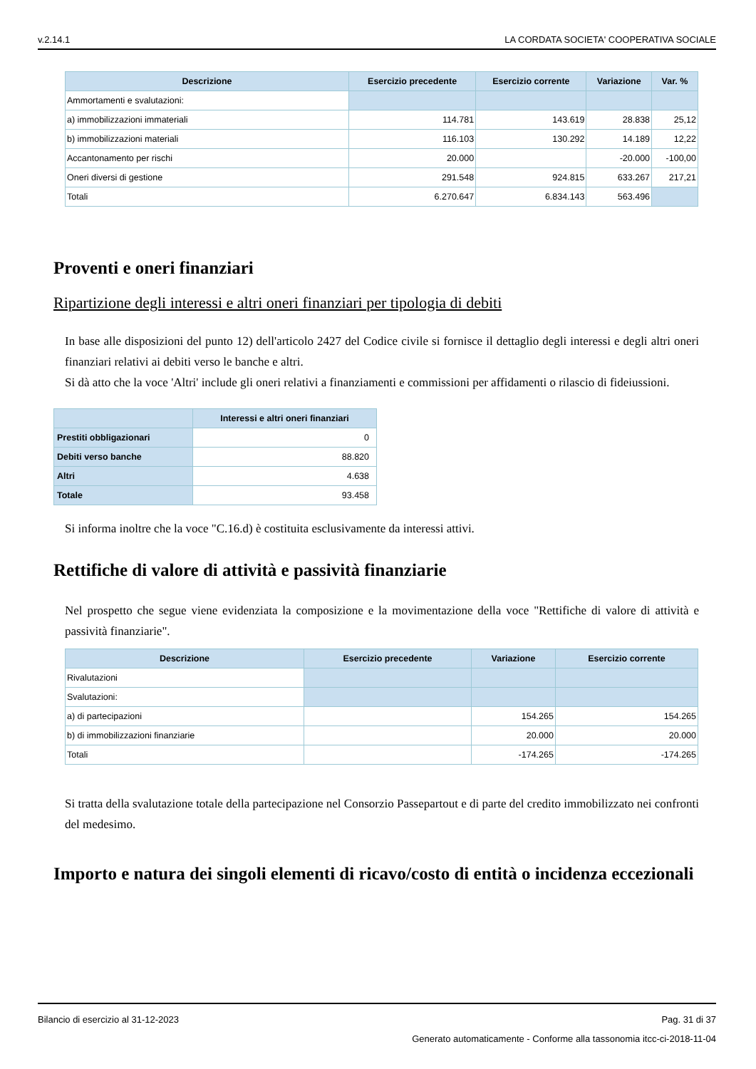v.2.14.1 LA CORDATA SOCIETA' COOPERATIVA SOCIALE
| Descrizione | Esercizio precedente | Esercizio corrente | Variazione | Var. % |
| --- | --- | --- | --- | --- |
| Ammortamenti e svalutazioni: | | | | |
| a) immobilizzazioni immateriali | 114.781 | 143.619 | 28.838 | 25,12 |
| b) immobilizzazioni materiali | 116.103 | 130.292 | 14.189 | 12,22 |
| Accantonamento per rischi | 20.000 | | -20.000 | -100,00 |
| Oneri diversi di gestione | 291.548 | 924.815 | 633.267 | 217,21 |
| Totali | 6.270.647 | 6.834.143 | 563.496 | |
Proventi e oneri finanziari
Ripartizione degli interessi e altri oneri finanziari per tipologia di debiti
In base alle disposizioni del punto 12) dell'articolo 2427 del Codice civile si fornisce il dettaglio degli interessi e degli altri oneri finanziari relativi ai debiti verso le banche e altri.
Si dà atto che la voce 'Altri' include gli oneri relativi a finanziamenti e commissioni per affidamenti o rilascio di fideiussioni.
| | Interessi e altri oneri finanziari |
| --- | --- |
| Prestiti obbligazionari | 0 |
| Debiti verso banche | 88.820 |
| Altri | 4.638 |
| Totale | 93.458 |
Si informa inoltre che la voce "C.16.d) è costituita esclusivamente da interessi attivi.
Rettifiche di valore di attività e passività finanziarie
Nel prospetto che segue viene evidenziata la composizione e la movimentazione della voce "Rettifiche di valore di attività e passività finanziarie".
| Descrizione | Esercizio precedente | Variazione | Esercizio corrente |
| --- | --- | --- | --- |
| Rivalutazioni | | | |
| Svalutazioni: | | | |
| a) di partecipazioni | | 154.265 | 154.265 |
| b) di immobilizzazioni finanziarie | | 20.000 | 20.000 |
| Totali | | -174.265 | -174.265 |
Si tratta della svalutazione totale della partecipazione nel Consorzio Passepartout e di parte del credito immobilizzato nei confronti del medesimo.
Importo e natura dei singoli elementi di ricavo/costo di entità o incidenza eccezionali
Bilancio di esercizio al 31-12-2023 Pag. 31 di 37
Generato automaticamente - Conforme alla tassonomia itcc-ci-2018-11-04